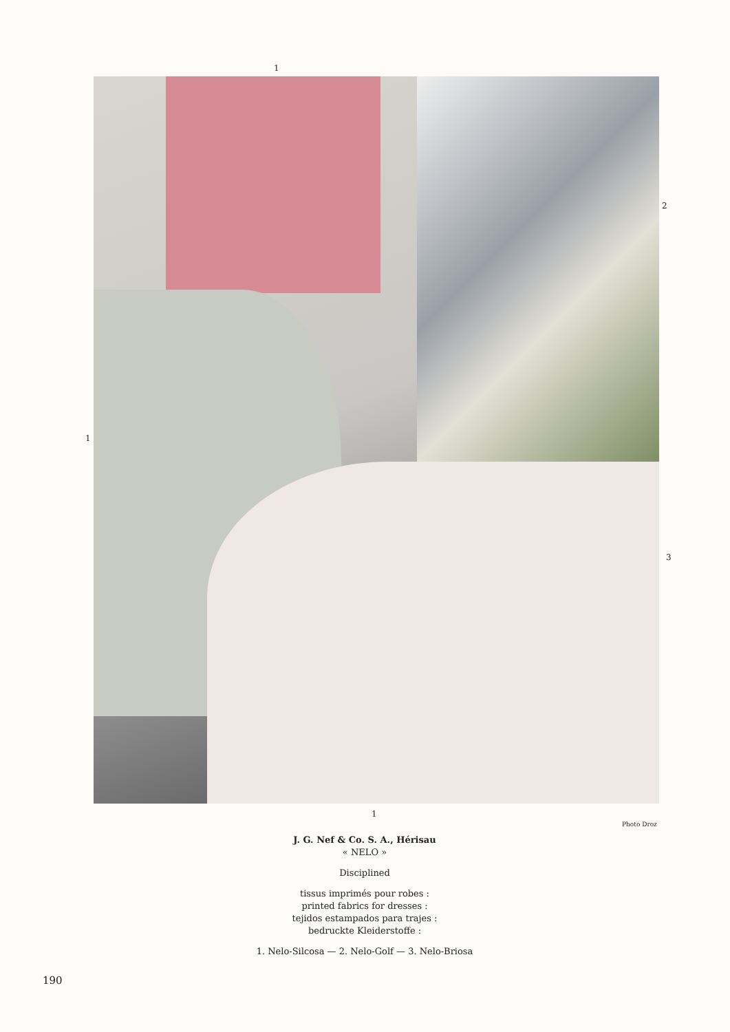1
2
1
3
1
Photo Droz
J. G. Nef & Co. S. A., Hérisau
« NELO »
Disciplined
tissus imprimés pour robes :
printed fabrics for dresses :
tejidos estampados para trajes :
bedruckte Kleiderstoffe :
1. Nelo-Silcosa — 2. Nelo-Golf — 3. Nelo-Briosa
190